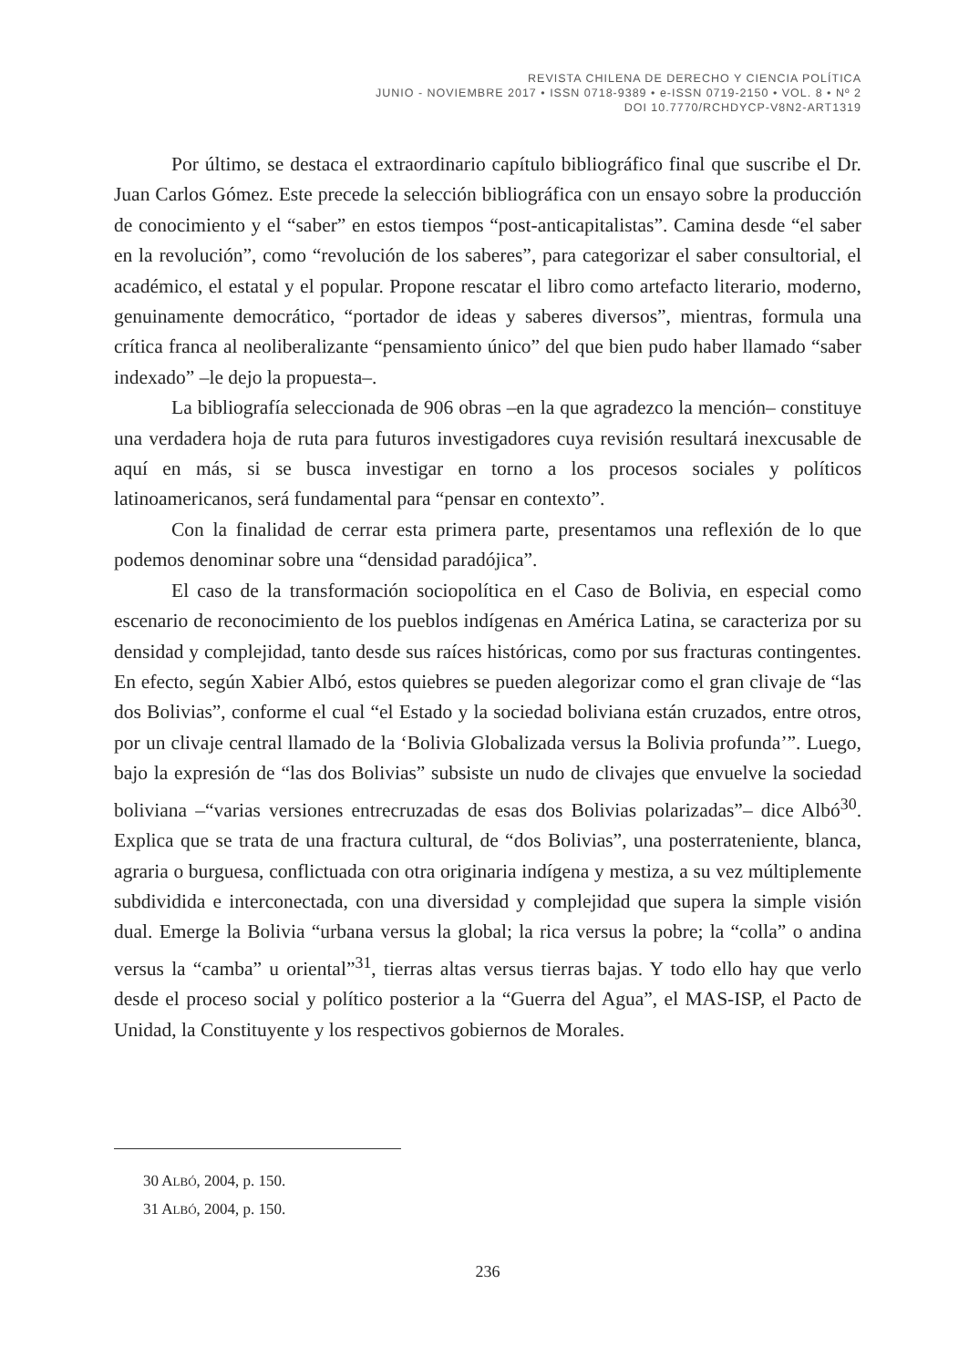REVISTA CHILENA DE DERECHO Y CIENCIA POLÍTICA
JUNIO - NOVIEMBRE 2017 • ISSN 0718-9389 • e-ISSN 0719-2150 • VOL. 8 • Nº 2
DOI 10.7770/RCHDYCP-V8N2-ART1319
Por último, se destaca el extraordinario capítulo bibliográfico final que suscribe el Dr. Juan Carlos Gómez. Este precede la selección bibliográfica con un ensayo sobre la producción de conocimiento y el “saber” en estos tiempos “post-anticapitalistas”. Camina desde “el saber en la revolución”, como “revolución de los saberes”, para categorizar el saber consultorial, el académico, el estatal y el popular. Propone rescatar el libro como artefacto literario, moderno, genuinamente democrático, “portador de ideas y saberes diversos”, mientras, formula una crítica franca al neoliberalizante “pensamiento único” del que bien pudo haber llamado “saber indexado” –le dejo la propuesta–.
La bibliografía seleccionada de 906 obras –en la que agradezco la mención– constituye una verdadera hoja de ruta para futuros investigadores cuya revisión resultará inexcusable de aquí en más, si se busca investigar en torno a los procesos sociales y políticos latinoamericanos, será fundamental para “pensar en contexto”.
Con la finalidad de cerrar esta primera parte, presentamos una reflexión de lo que podemos denominar sobre una “densidad paradójica”.
El caso de la transformación sociopolítica en el Caso de Bolivia, en especial como escenario de reconocimiento de los pueblos indígenas en América Latina, se caracteriza por su densidad y complejidad, tanto desde sus raíces históricas, como por sus fracturas contingentes. En efecto, según Xabier Albó, estos quiebres se pueden alegorizar como el gran clivaje de “las dos Bolivias”, conforme el cual “el Estado y la sociedad boliviana están cruzados, entre otros, por un clivaje central llamado de la ‘Bolivia Globalizada versus la Bolivia profunda’”. Luego, bajo la expresión de “las dos Bolivias” subsiste un nudo de clivajes que envuelve la sociedad boliviana –“varias versiones entrecruzadas de esas dos Bolivias polarizadas”– dice Albó<sup>30</sup>. Explica que se trata de una fractura cultural, de “dos Bolivias”, una posterrateniente, blanca, agraria o burguesa, conflictuada con otra originaria indígena y mestiza, a su vez múltiplemente subdividida e interconectada, con una diversidad y complejidad que supera la simple visión dual. Emerge la Bolivia “urbana versus la global; la rica versus la pobre; la “colla” o andina versus la “camba” u oriental”<sup>31</sup>, tierras altas versus tierras bajas. Y todo ello hay que verlo desde el proceso social y político posterior a la “Guerra del Agua”, el MAS-ISP, el Pacto de Unidad, la Constituyente y los respectivos gobiernos de Morales.
30 ALBÓ, 2004, p. 150.
31 ALBÓ, 2004, p. 150.
236